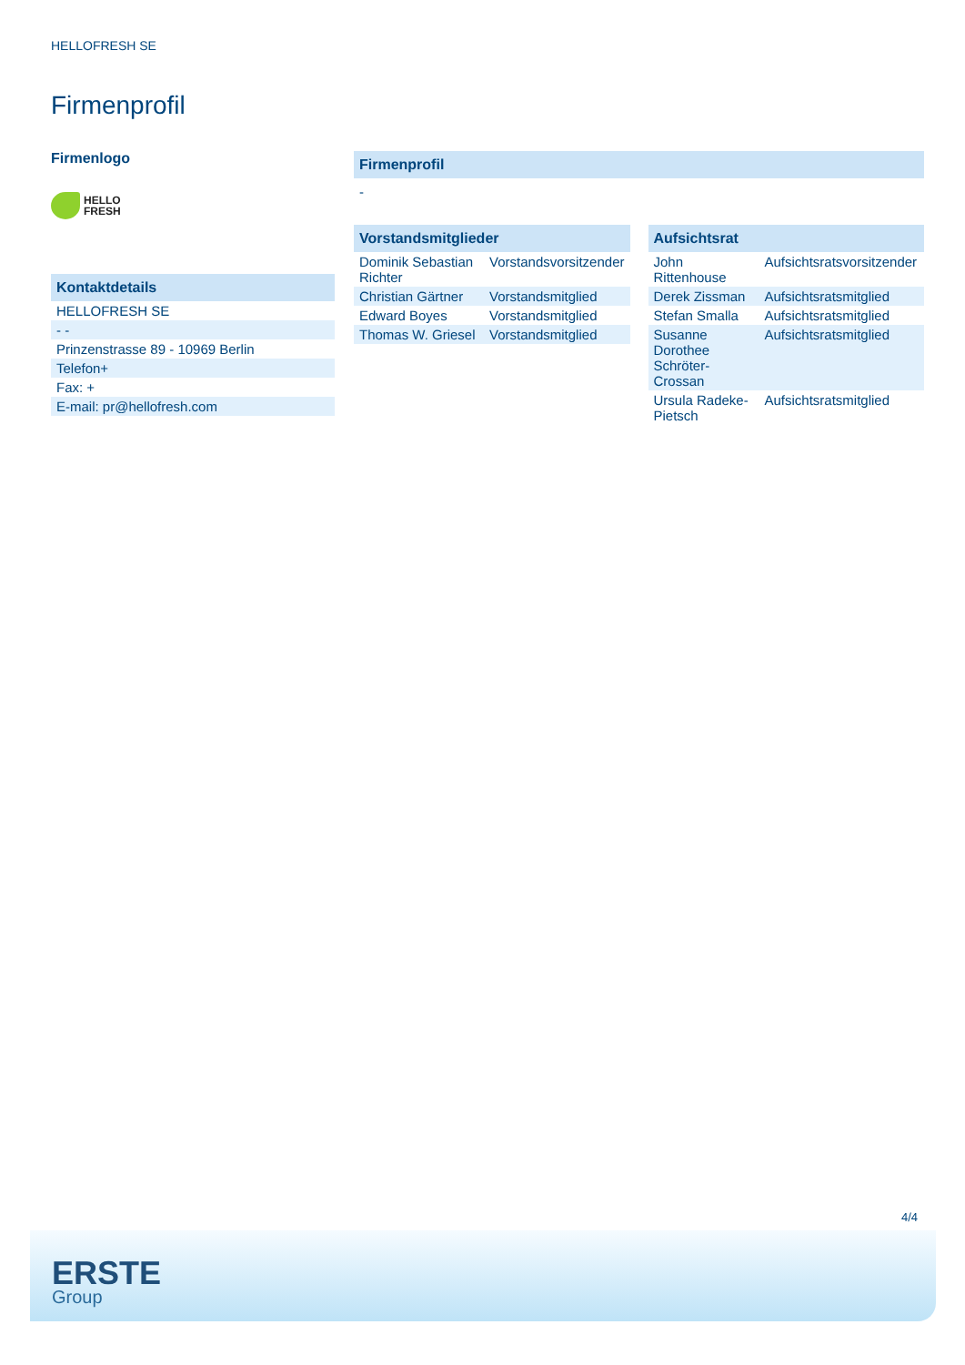HELLOFRESH SE
Firmenprofil
Firmenlogo
HELLO
FRESH
Kontaktdetails
| HELLOFRESH SE |
| - - |
| Prinzenstrasse 89 - 10969 Berlin |
| Telefon+ |
| Fax: + |
| E-mail: pr@hellofresh.com |
Firmenprofil
-
Vorstandsmitglieder
| Dominik Sebastian Richter | Vorstandsvorsitzender |
| Christian Gärtner | Vorstandsmitglied |
| Edward Boyes | Vorstandsmitglied |
| Thomas W. Griesel | Vorstandsmitglied |
Aufsichtsrat
| John Rittenhouse | Aufsichtsratsvorsitzender |
| Derek Zissman | Aufsichtsratsmitglied |
| Stefan Smalla | Aufsichtsratsmitglied |
| Susanne Dorothee Schröter-Crossan | Aufsichtsratsmitglied |
| Ursula Radeke-Pietsch | Aufsichtsratsmitglied |
4/4
ERSTE
Group